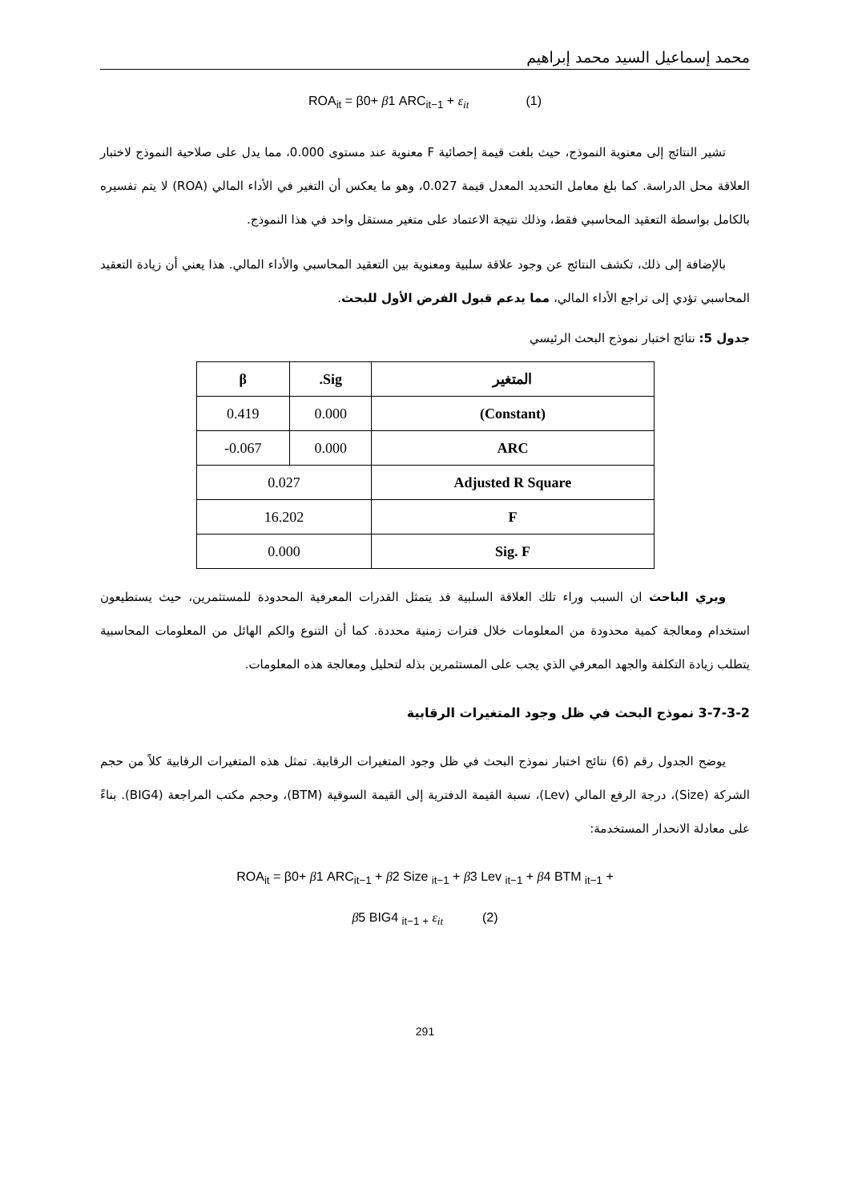محمد إسماعيل السيد محمد إبراهيم
ROA<sub>it</sub> = β0+ β1 ARC<sub>it−1</sub> + ε<sub>it</sub> (1)
تشير النتائج إلى معنوية النموذج، حيث بلغت قيمة إحصائية F معنوية عند مستوى 0.000، مما يدل على صلاحية النموذج لاختبار العلاقة محل الدراسة. كما بلغ معامل التحديد المعدل قيمة 0.027، وهو ما يعكس أن التغير في الأداء المالي (ROA) لا يتم تفسيره بالكامل بواسطة التعقيد المحاسبي فقط، وذلك نتيجة الاعتماد على متغير مستقل واحد في هذا النموذج.
بالإضافة إلى ذلك، تكشف النتائج عن وجود علاقة سلبية ومعنوية بين التعقيد المحاسبي والأداء المالي. هذا يعني أن زيادة التعقيد المحاسبي تؤدي إلى تراجع الأداء المالي، مما يدعم قبول الفرض الأول للبحث.
جدول 5: نتائج اختبار نموذج البحث الرئيسي
| المتغير | Sig. | β |
| --- | --- | --- |
| (Constant) | 0.000 | 0.419 |
| ARC | 0.000 | 0.067- |
| Adjusted R Square | 0.027 | |
| F | 16.202 | |
| Sig. F | 0.000 | |
ويري الباحث ان السبب وراء تلك العلاقة السلبية قد يتمثل القدرات المعرفية المحدودة للمستثمرين، حيث يستطيعون استخدام ومعالجة كمية محدودة من المعلومات خلال فترات زمنية محددة. كما أن التنوع والكم الهائل من المعلومات المحاسبية يتطلب زيادة التكلفة والجهد المعرفي الذي يجب على المستثمرين بذله لتحليل ومعالجة هذه المعلومات.
3-7-3-2 نموذج البحث في ظل وجود المتغيرات الرقابية
يوضح الجدول رقم (6) نتائج اختبار نموذج البحث في ظل وجود المتغيرات الرقابية. تمثل هذه المتغيرات الرقابية كلاً من حجم الشركة (Size)، درجة الرفع المالي (Lev)، نسبة القيمة الدفترية إلى القيمة السوقية (BTM)، وحجم مكتب المراجعة (BIG4). بناءً على معادلة الانحدار المستخدمة:
ROA<sub>it</sub> = β0+ β1 ARC<sub>it−1</sub> + β2 Size <sub>it−1</sub> + β3 Lev <sub>it−1</sub> + β4 BTM <sub>it−1</sub> +
β5 BIG4 <sub>it−1 +</sub> ε<sub>it</sub> (2)
291